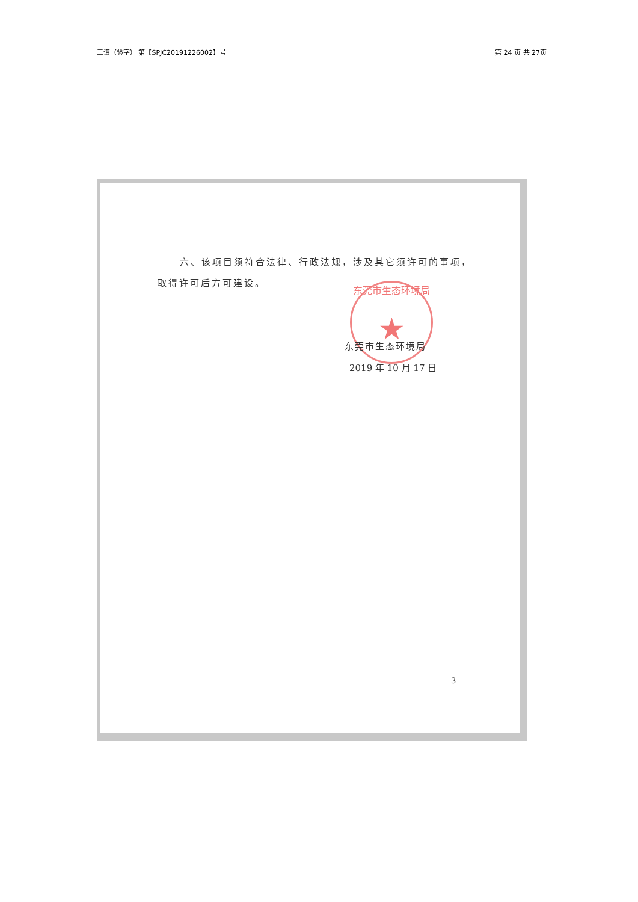三谱（验字） 第【SPJC20191226002】号 第 24 页 共 27页
东莞市生态环境局
★
六、该项目须符合法律、行政法规，涉及其它须许可的事项，
取得许可后方可建设。
东莞市生态环境局
2019 年 10 月 17 日
—3—